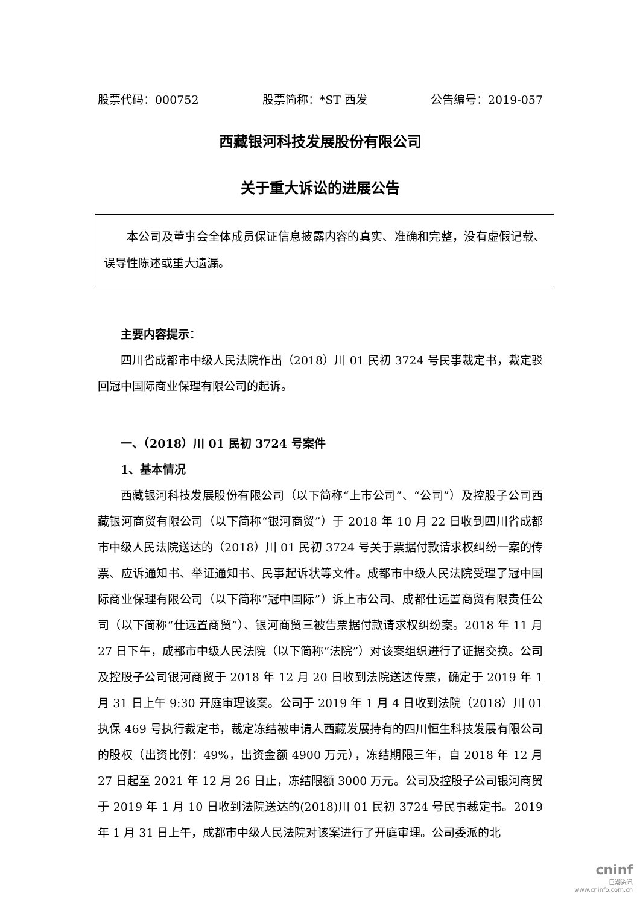股票代码：000752 股票简称：*ST 西发 公告编号：2019-057
西藏银河科技发展股份有限公司
关于重大诉讼的进展公告
本公司及董事会全体成员保证信息披露内容的真实、准确和完整，没有虚假记载、误导性陈述或重大遗漏。
主要内容提示：
四川省成都市中级人民法院作出（2018）川 01 民初 3724 号民事裁定书，裁定驳回冠中国际商业保理有限公司的起诉。
一、（2018）川 01 民初 3724 号案件
1、基本情况
西藏银河科技发展股份有限公司（以下简称“上市公司”、“公司”）及控股子公司西藏银河商贸有限公司（以下简称“银河商贸”）于 2018 年 10 月 22 日收到四川省成都市中级人民法院送达的（2018）川 01 民初 3724 号关于票据付款请求权纠纷一案的传票、应诉通知书、举证通知书、民事起诉状等文件。成都市中级人民法院受理了冠中国际商业保理有限公司（以下简称“冠中国际”）诉上市公司、成都仕远置商贸有限责任公司（以下简称“仕远置商贸”）、银河商贸三被告票据付款请求权纠纷案。2018 年 11 月 27 日下午，成都市中级人民法院（以下简称“法院”）对该案组织进行了证据交换。公司及控股子公司银河商贸于 2018 年 12 月 20 日收到法院送达传票，确定于 2019 年 1 月 31 日上午 9:30 开庭审理该案。公司于 2019 年 1 月 4 日收到法院（2018）川 01 执保 469 号执行裁定书，裁定冻结被申请人西藏发展持有的四川恒生科技发展有限公司的股权（出资比例：49%，出资金额 4900 万元），冻结期限三年，自 2018 年 12 月 27 日起至 2021 年 12 月 26 日止，冻结限额 3000 万元。公司及控股子公司银河商贸于 2019 年 1 月 10 日收到法院送达的(2018)川 01 民初 3724 号民事裁定书。2019 年 1 月 31 日上午，成都市中级人民法院对该案进行了开庭审理。公司委派的北
cninf
巨潮资讯
www.cninfo.com.cn